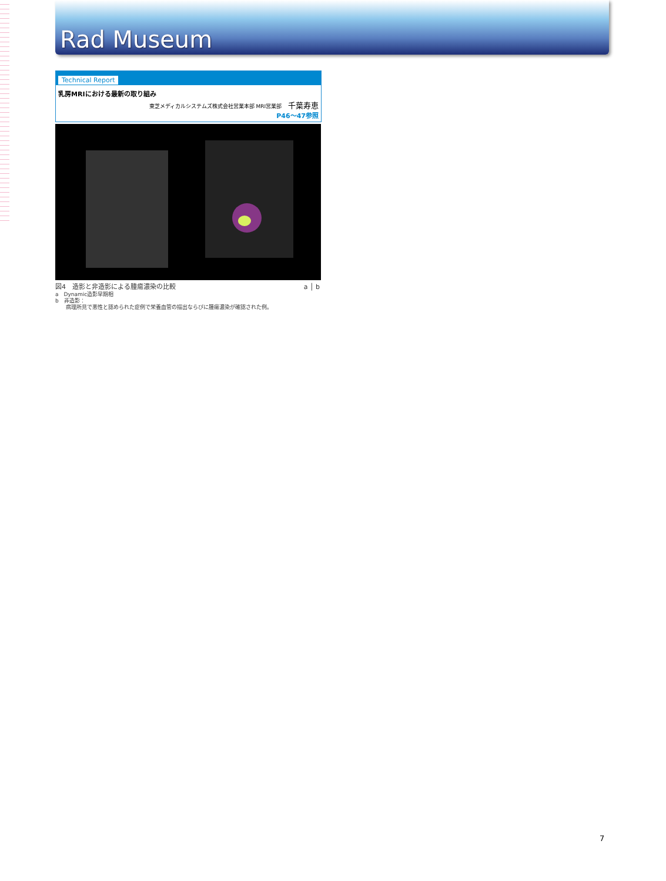Rad Museum
Technical Report
乳房MRIにおける最新の取り組み
東芝メディカルシステムズ株式会社営業本部 MRI営業部 千葉寿恵
P46～47参照
a │ b 図4　造影と非造影による腫瘍濃染の比較
a　Dynamic造影早期相
b　非造影：
　　病理所見で悪性と認められた症例で栄養血管の描出ならびに腫瘍濃染が確認された例。
7